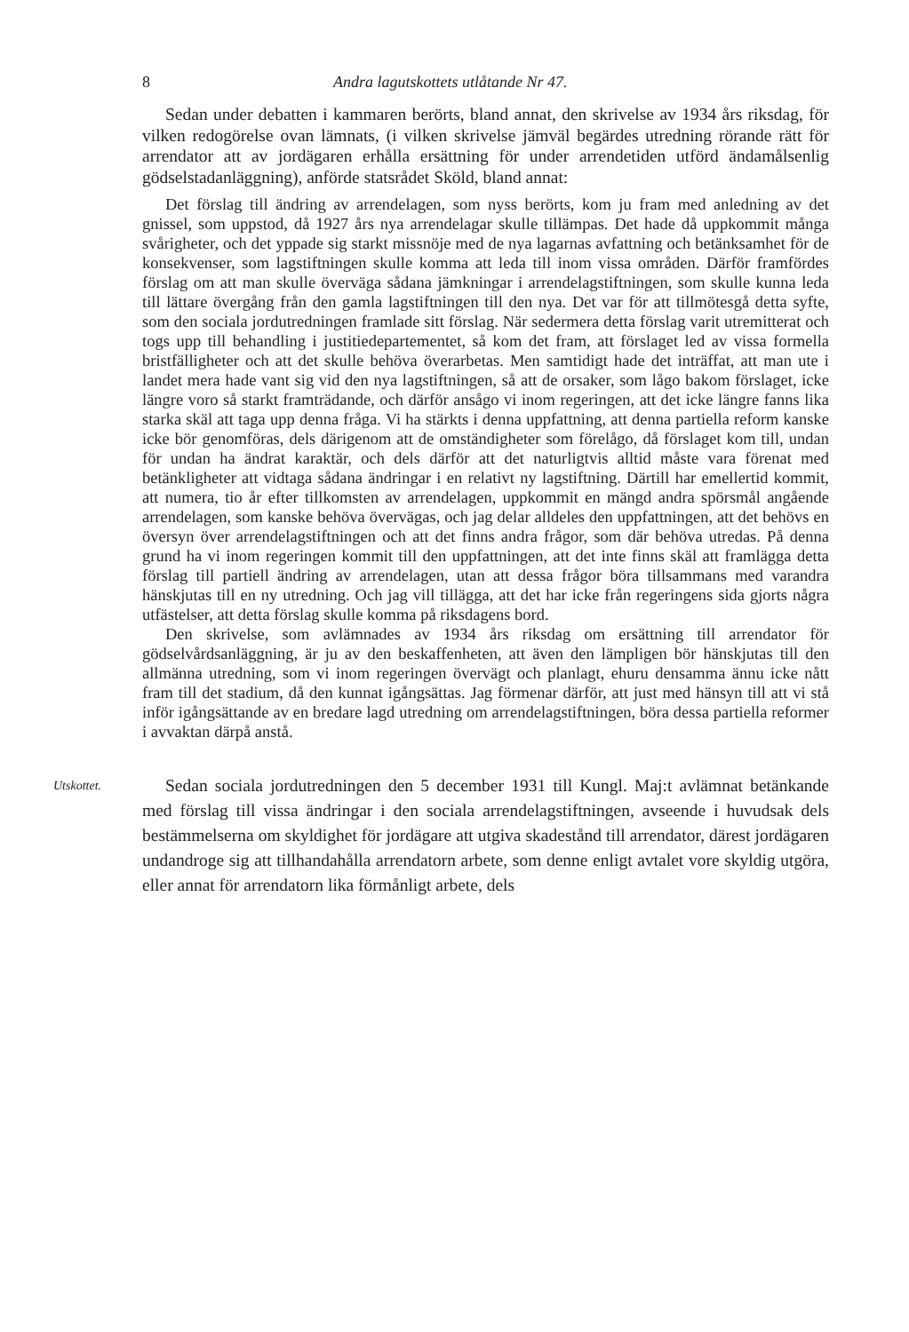8 Andra lagutskottets utlåtande Nr 47.
Sedan under debatten i kammaren berörts, bland annat, den skrivelse av 1934 års riksdag, för vilken redogörelse ovan lämnats, (i vilken skrivelse jämväl begärdes utredning rörande rätt för arrendator att av jordägaren erhålla ersättning för under arrendetiden utförd ändamålsenlig gödselstadanläggning), anförde statsrådet Sköld, bland annat:
Det förslag till ändring av arrendelagen, som nyss berörts, kom ju fram med anledning av det gnissel, som uppstod, då 1927 års nya arrendelagar skulle tillämpas. Det hade då uppkommit många svårigheter, och det yppade sig starkt missnöje med de nya lagarnas avfattning och betänksamhet för de konsekvenser, som lagstiftningen skulle komma att leda till inom vissa områden. Därför framfördes förslag om att man skulle överväga sådana jämkningar i arrendelagstiftningen, som skulle kunna leda till lättare övergång från den gamla lagstiftningen till den nya. Det var för att tillmötesgå detta syfte, som den sociala jordutredningen framlade sitt förslag. När sedermera detta förslag varit utremitterat och togs upp till behandling i justitiedepartementet, så kom det fram, att förslaget led av vissa formella bristfälligheter och att det skulle behöva överarbetas. Men samtidigt hade det inträffat, att man ute i landet mera hade vant sig vid den nya lagstiftningen, så att de orsaker, som lågo bakom förslaget, icke längre voro så starkt framträdande, och därför ansågo vi inom regeringen, att det icke längre fanns lika starka skäl att taga upp denna fråga. Vi ha stärkts i denna uppfattning, att denna partiella reform kanske icke bör genomföras, dels därigenom att de omständigheter som förelågo, då förslaget kom till, undan för undan ha ändrat karaktär, och dels därför att det naturligtvis alltid måste vara förenat med betänkligheter att vidtaga sådana ändringar i en relativt ny lagstiftning. Därtill har emellertid kommit, att numera, tio år efter tillkomsten av arrendelagen, uppkommit en mängd andra spörsmål angående arrendelagen, som kanske behöva övervägas, och jag delar alldeles den uppfattningen, att det behövs en översyn över arrendelagstiftningen och att det finns andra frågor, som där behöva utredas. På denna grund ha vi inom regeringen kommit till den uppfattningen, att det inte finns skäl att framlägga detta förslag till partiell ändring av arrendelagen, utan att dessa frågor böra tillsammans med varandra hänskjutas till en ny utredning. Och jag vill tillägga, att det har icke från regeringens sida gjorts några utfästelser, att detta förslag skulle komma på riksdagens bord.
Den skrivelse, som avlämnades av 1934 års riksdag om ersättning till arrendator för gödselvårdsanläggning, är ju av den beskaffenheten, att även den lämpligen bör hänskjutas till den allmänna utredning, som vi inom regeringen övervägt och planlagt, ehuru densamma ännu icke nått fram till det stadium, då den kunnat igångsättas. Jag förmenar därför, att just med hänsyn till att vi stå inför igångsättande av en bredare lagd utredning om arrendelagstiftningen, böra dessa partiella reformer i avvaktan därpå anstå.
Utskottet.
Sedan sociala jordutredningen den 5 december 1931 till Kungl. Maj:t avlämnat betänkande med förslag till vissa ändringar i den sociala arrendelagstiftningen, avseende i huvudsak dels bestämmelserna om skyldighet för jordägare att utgiva skadestånd till arrendator, därest jordägaren undandroge sig att tillhandahålla arrendatorn arbete, som denne enligt avtalet vore skyldig utgöra, eller annat för arrendatorn lika förmånligt arbete, dels